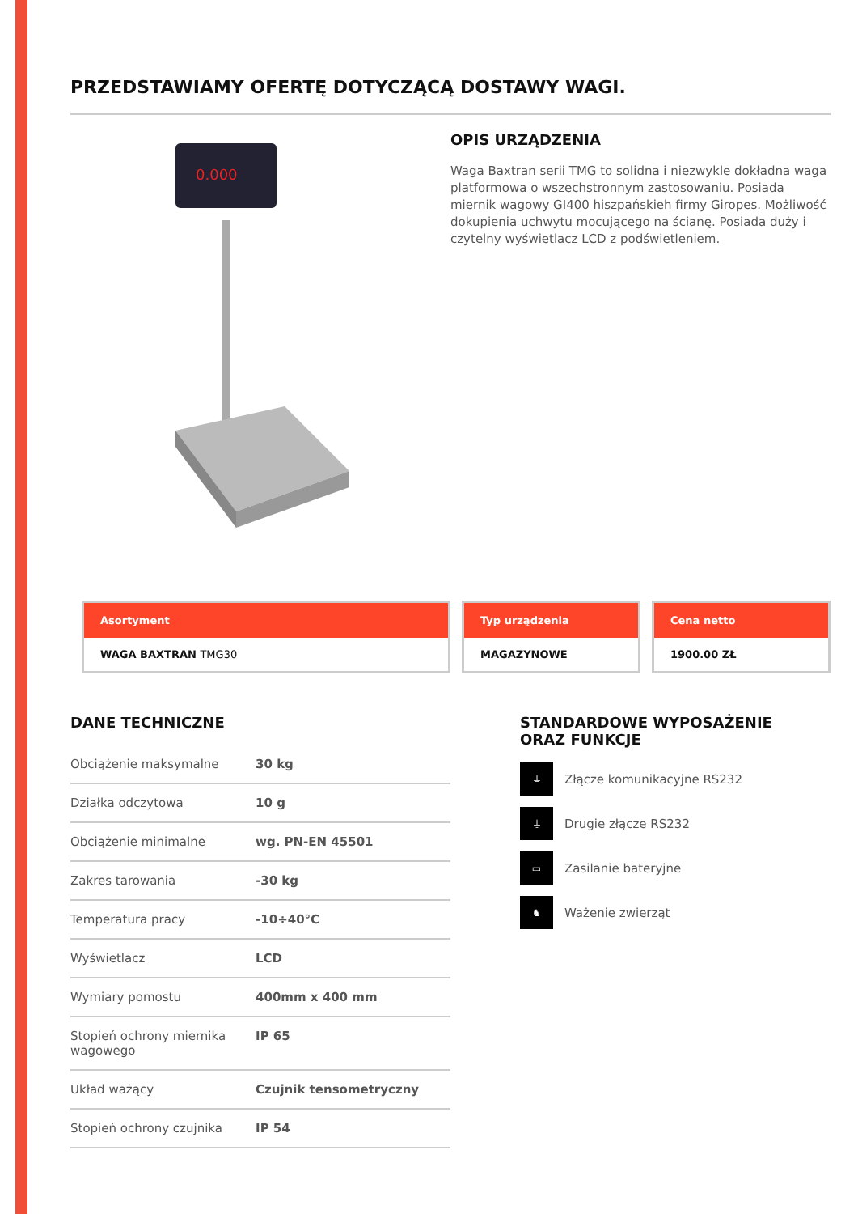PRZEDSTAWIAMY OFERTĘ DOTYCZĄCĄ DOSTAWY WAGI.
0.000
OPIS URZĄDZENIA
Waga Baxtran serii TMG to solidna i niezwykle dokładna waga platformowa o wszechstronnym zastosowaniu. Posiada miernik wagowy GI400 hiszpańskieh firmy Giropes. Możliwość dokupienia uchwytu mocującego na ścianę. Posiada duży i czytelny wyświetlacz LCD z podświetleniem.
Asortyment
WAGA BAXTRAN TMG30
Typ urządzenia
MAGAZYNOWE
Cena netto
1900.00 ZŁ
DANE TECHNICZNE
| Obciążenie maksymalne | 30 kg |
| Działka odczytowa | 10 g |
| Obciążenie minimalne | wg. PN-EN 45501 |
| Zakres tarowania | -30 kg |
| Temperatura pracy | -10÷40°C |
| Wyświetlacz | LCD |
| Wymiary pomostu | 400mm x 400 mm |
| Stopień ochrony miernika wagowego | IP 65 |
| Układ ważący | Czujnik tensometryczny |
| Stopień ochrony czujnika | IP 54 |
STANDARDOWE WYPOSAŻENIE
ORAZ FUNKCJE
⏚
Złącze komunikacyjne RS232
⏚
Drugie złącze RS232
▭
Zasilanie bateryjne
♞
Ważenie zwierząt